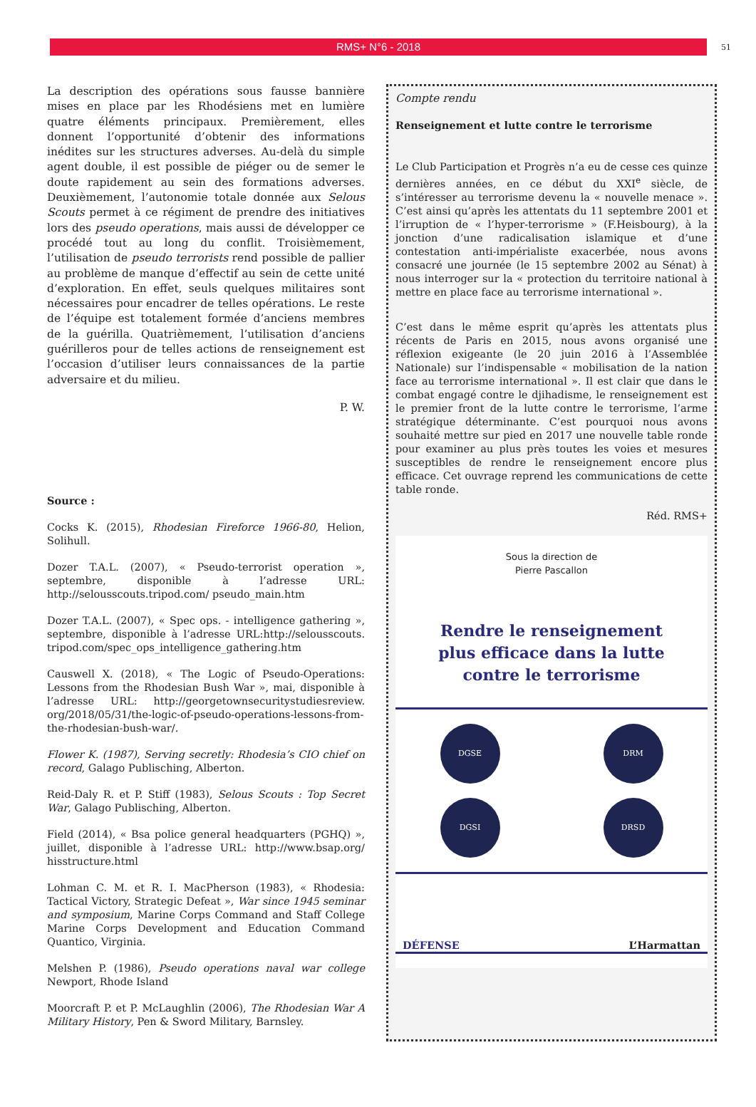RMS+ N°6 - 2018
51
La description des opérations sous fausse bannière mises en place par les Rhodésiens met en lumière quatre éléments principaux. Premièrement, elles donnent l’opportunité d’obtenir des informations inédites sur les structures adverses. Au-delà du simple agent double, il est possible de piéger ou de semer le doute rapidement au sein des formations adverses. Deuxièmement, l’autonomie totale donnée aux Selous Scouts permet à ce régiment de prendre des initiatives lors des pseudo operations, mais aussi de développer ce procédé tout au long du conflit. Troisièmement, l’utilisation de pseudo terrorists rend possible de pallier au problème de manque d’effectif au sein de cette unité d’exploration. En effet, seuls quelques militaires sont nécessaires pour encadrer de telles opérations. Le reste de l’équipe est totalement formée d’anciens membres de la guérilla. Quatrièmement, l’utilisation d’anciens guérilleros pour de telles actions de renseignement est l’occasion d’utiliser leurs connaissances de la partie adversaire et du milieu.
P. W.
Source :
Cocks K. (2015), Rhodesian Fireforce 1966-80, Helion, Solihull.
Dozer T.A.L. (2007), « Pseudo-terrorist operation », septembre, disponible à l’adresse URL: http://selousscouts.tripod.com/ pseudo_main.htm
Dozer T.A.L. (2007), « Spec ops. - intelligence gathering », septembre, disponible à l’adresse URL:http://selousscouts. tripod.com/spec_ops_intelligence_gathering.htm
Causwell X. (2018), « The Logic of Pseudo-Operations: Lessons from the Rhodesian Bush War », mai, disponible à l’adresse URL: http://georgetownsecuritystudiesreview. org/2018/05/31/the-logic-of-pseudo-operations-lessons-from-the-rhodesian-bush-war/.
Flower K. (1987), Serving secretly: Rhodesia’s CIO chief on record, Galago Publisching, Alberton.
Reid-Daly R. et P. Stiff (1983), Selous Scouts : Top Secret War, Galago Publisching, Alberton.
Field (2014), « Bsa police general headquarters (PGHQ) », juillet, disponible à l’adresse URL: http://www.bsap.org/ hisstructure.html
Lohman C. M. et R. I. MacPherson (1983), « Rhodesia: Tactical Victory, Strategic Defeat », War since 1945 seminar and symposium, Marine Corps Command and Staff College Marine Corps Development and Education Command Quantico, Virginia.
Melshen P. (1986), Pseudo operations naval war college Newport, Rhode Island
Moorcraft P. et P. McLaughlin (2006), The Rhodesian War A Military History, Pen & Sword Military, Barnsley.
Compte rendu
Renseignement et lutte contre le terrorisme
Le Club Participation et Progrès n’a eu de cesse ces quinze dernières années, en ce début du XXI<sup>e</sup> siècle, de s’intéresser au terrorisme devenu la « nouvelle menace ». C’est ainsi qu’après les attentats du 11 septembre 2001 et l’irruption de « l’hyper-terrorisme » (F.Heisbourg), à la jonction d’une radicalisation islamique et d’une contestation anti-impérialiste exacerbée, nous avons consacré une journée (le 15 septembre 2002 au Sénat) à nous interroger sur la « protection du territoire national à mettre en place face au terrorisme international ».
C’est dans le même esprit qu’après les attentats plus récents de Paris en 2015, nous avons organisé une réflexion exigeante (le 20 juin 2016 à l’Assemblée Nationale) sur l’indispensable « mobilisation de la nation face au terrorisme international ». Il est clair que dans le combat engagé contre le djihadisme, le renseignement est le premier front de la lutte contre le terrorisme, l’arme stratégique déterminante. C’est pourquoi nous avons souhaité mettre sur pied en 2017 une nouvelle table ronde pour examiner au plus près toutes les voies et mesures susceptibles de rendre le renseignement encore plus efficace. Cet ouvrage reprend les communications de cette table ronde.
Réd. RMS+
Sous la direction de
Pierre Pascallon
Rendre le renseignement
plus efficace dans la lutte
contre le terrorisme
DGSE
DRM
DGSI
DRSD
DÉFENSE L’Harmattan